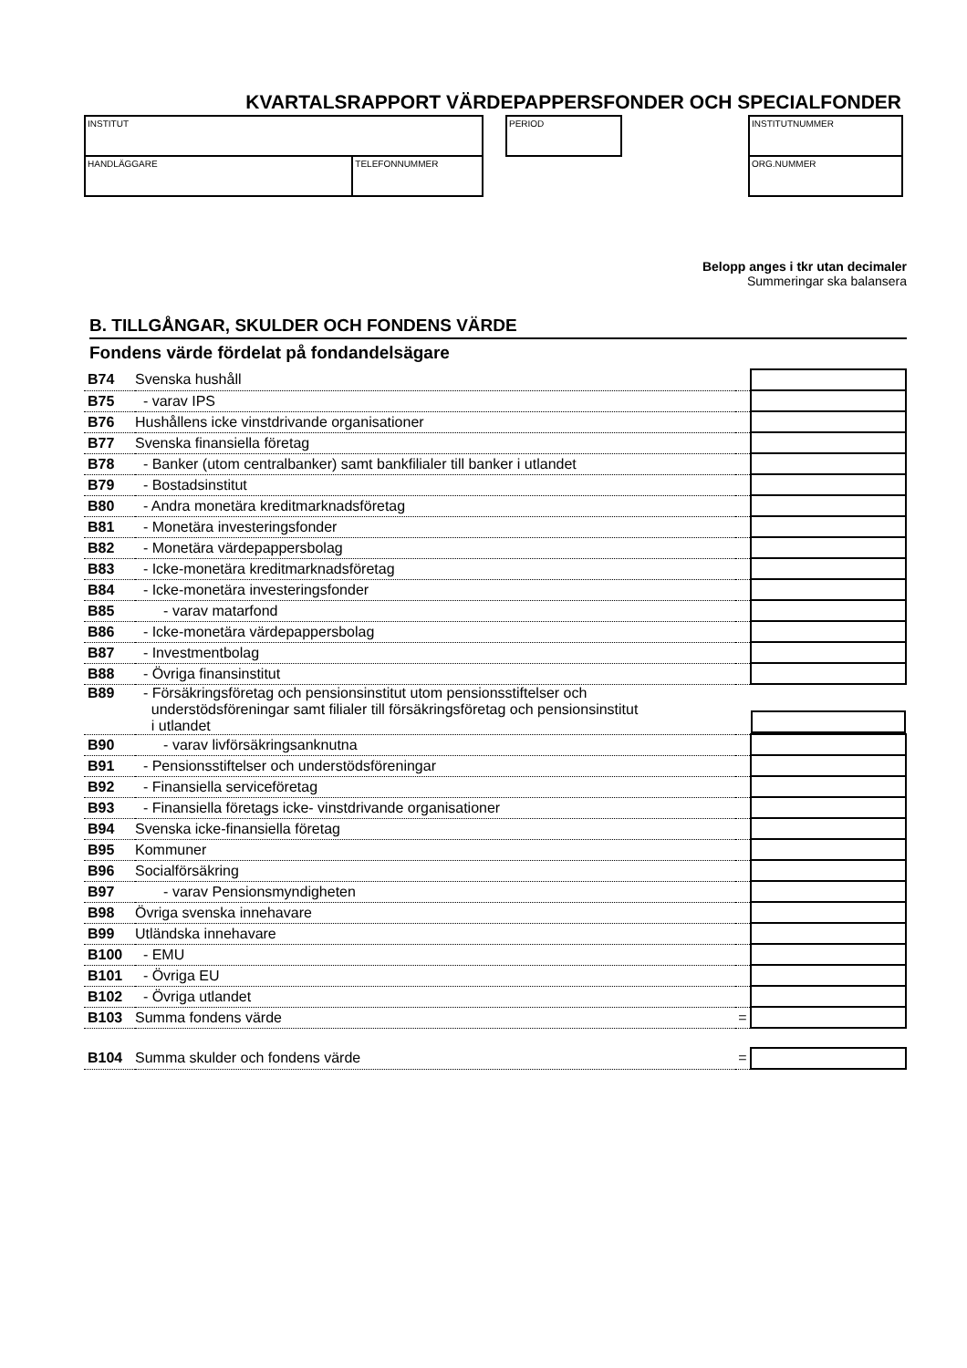KVARTALSRAPPORT VÄRDEPAPPERSFONDER OCH SPECIALFONDER
INSTITUT
HANDLÄGGARE TELEFONNUMMER
PERIOD INSTITUTNUMMER
ORG.NUMMER
Belopp anges i tkr utan decimaler
Summeringar ska balansera
B. TILLGÅNGAR, SKULDER OCH FONDENS VÄRDE
Fondens värde fördelat på fondandelsägare
| B74 | Svenska hushåll | | |
| B75 | - varav IPS | | |
| B76 | Hushållens icke vinstdrivande organisationer | | |
| B77 | Svenska finansiella företag | | |
| B78 | - Banker (utom centralbanker) samt bankfilialer till banker i utlandet | | |
| B79 | - Bostadsinstitut | | |
| B80 | - Andra monetära kreditmarknadsföretag | | |
| B81 | - Monetära investeringsfonder | | |
| B82 | - Monetära värdepappersbolag | | |
| B83 | - Icke-monetära kreditmarknadsföretag | | |
| B84 | - Icke-monetära investeringsfonder | | |
| B85 | - varav matarfond | | |
| B86 | - Icke-monetära värdepappersbolag | | |
| B87 | - Investmentbolag | | |
| B88 | - Övriga finansinstitut | | |
| B89 | - Försäkringsföretag och pensionsinstitut utom pensionsstiftelser och understödsföreningar samt filialer till försäkringsföretag och pensionsinstitut i utlandet | | |
| B90 | - varav livförsäkringsanknutna | | |
| B91 | - Pensionsstiftelser och understödsföreningar | | |
| B92 | - Finansiella serviceföretag | | |
| B93 | - Finansiella företags icke- vinstdrivande organisationer | | |
| B94 | Svenska icke-finansiella företag | | |
| B95 | Kommuner | | |
| B96 | Socialförsäkring | | |
| B97 | - varav Pensionsmyndigheten | | |
| B98 | Övriga svenska innehavare | | |
| B99 | Utländska innehavare | | |
| B100 | - EMU | | |
| B101 | - Övriga EU | | |
| B102 | - Övriga utlandet | | |
| B103 | Summa fondens värde | = | |
| B104 | Summa skulder och fondens värde | = | |